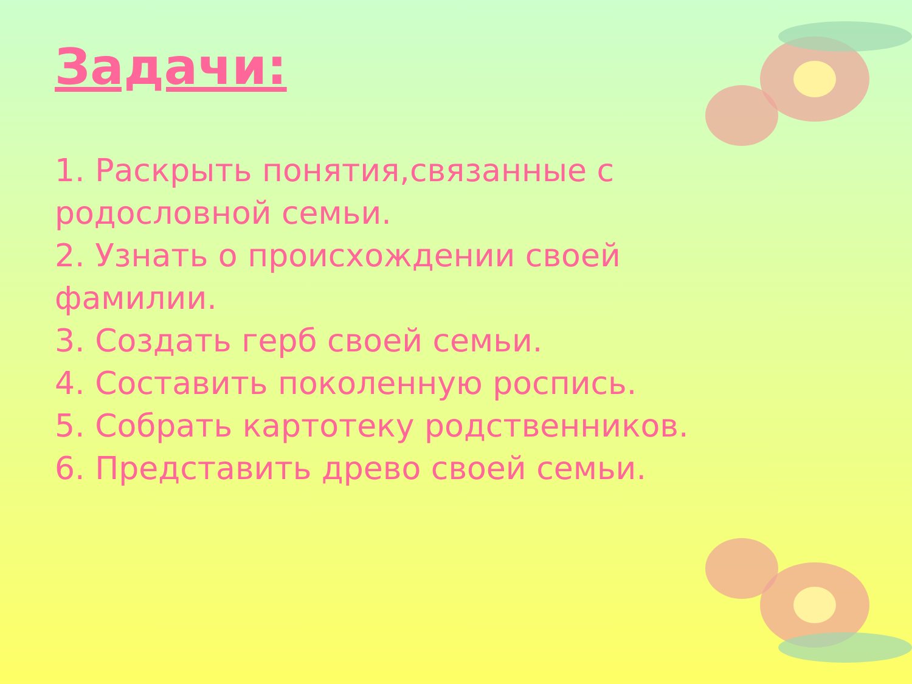Задачи:
1. Раскрыть понятия,связанные с родословной семьи.
2. Узнать о происхождении своей фамилии.
3. Создать герб своей семьи.
4. Составить поколенную роспись.
5. Собрать картотеку родственников.
6. Представить древо своей семьи.